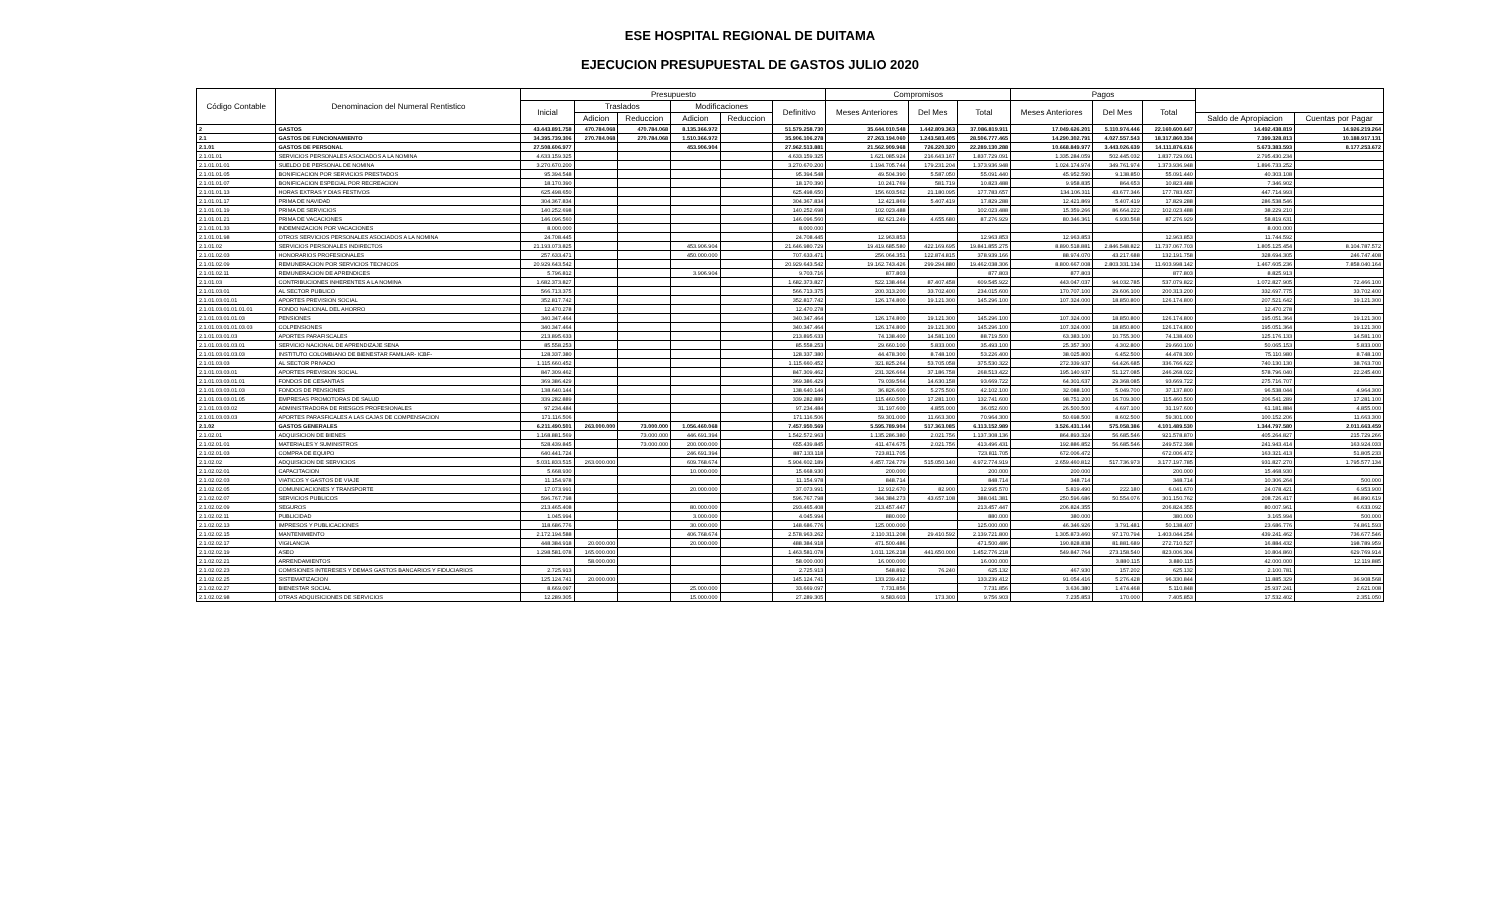ESE HOSPITAL REGIONAL DE DUITAMA
EJECUCION PRESUPUESTAL DE GASTOS JULIO 2020
| Código Contable | Denominacion del Numeral Rentistico | Presupuesto | | | | | | Compromisos | | | Pagos | | | | |
| --- | --- | --- | --- | --- | --- | --- | --- | --- | --- | --- | --- | --- | --- | --- | --- |
| | | Inicial | Traslados | | Modificaciones | | Definitivo | Meses Anteriores | Del Mes | Total | Meses Anteriores | Del Mes | Total | | |
| | | | Adicion | Reduccion | Adicion | Reduccion | | | | | | | | Saldo de Apropiacion | Cuentas por Pagar |
| 2 | GASTOS | 43.443.891.758 | 470.784.068 | 470.784.068 | 8.135.366.972 | | 51.579.258.730 | 35.644.010.548 | 1.442.809.363 | 37.086.819.911 | 17.049.626.201 | 5.110.974.446 | 22.160.600.647 | 14.492.438.819 | 14.926.219.264 |
| 2.1 | GASTOS DE FUNCIONAMIENTO | 34.395.739.306 | 270.784.068 | 270.784.068 | 1.510.366.972 | | 35.906.106.278 | 27.263.194.060 | 1.243.583.405 | 28.506.777.465 | 14.290.302.791 | 4.027.557.543 | 18.317.860.334 | 7.399.328.813 | 10.188.917.131 |
| 2.1.01 | GASTOS DE PERSONAL | 27.508.606.977 | | | 453.906.904 | | 27.962.513.881 | 21.562.909.968 | 726.220.320 | 22.289.130.288 | 10.668.849.977 | 3.443.026.639 | 14.111.876.616 | 5.673.383.593 | 8.177.253.672 |
| 2.1.01.01 | SERVICIOS PERSONALES ASOCIADOS A LA NOMINA | 4.633.159.325 | | | | | 4.633.159.325 | 1.621.085.924 | 216.643.167 | 1.837.729.091 | 1.335.284.059 | 502.445.032 | 1.837.729.091 | 2.795.430.234 | |
| 2.1.01.01.01 | SUELDO DE PERSONAL DE NOMINA | 3.270.670.200 | | | | | 3.270.670.200 | 1.194.705.744 | 179.231.204 | 1.373.936.948 | 1.024.174.974 | 349.761.974 | 1.373.936.948 | 1.896.733.252 | |
| 2.1.01.01.05 | BONIFICACION POR SERVICIOS PRESTADOS | 95.394.548 | | | | | 95.394.548 | 49.504.390 | 5.587.050 | 55.091.440 | 45.952.590 | 9.138.850 | 55.091.440 | 40.303.108 | |
| 2.1.01.01.07 | BONIFICACION ESPECIAL POR RECREACION | 18.170.390 | | | | | 18.170.390 | 10.241.769 | 581.719 | 10.823.488 | 9.958.835 | 864.653 | 10.823.488 | 7.346.902 | |
| 2.1.01.01.13 | HORAS EXTRAS Y DIAS FESTIVOS | 625.498.650 | | | | | 625.498.650 | 156.603.562 | 21.180.095 | 177.783.657 | 134.106.311 | 43.677.346 | 177.783.657 | 447.714.993 | |
| 2.1.01.01.17 | PRIMA DE NAVIDAD | 304.367.834 | | | | | 304.367.834 | 12.421.869 | 5.407.419 | 17.829.288 | 12.421.869 | 5.407.419 | 17.829.288 | 286.538.546 | |
| 2.1.01.01.19 | PRIMA DE SERVICIOS | 140.252.698 | | | | | 140.252.698 | 102.023.488 | | 102.023.488 | 15.359.266 | 86.664.222 | 102.023.488 | 38.229.210 | |
| 2.1.01.01.21 | PRIMA DE VACACIONES | 146.096.560 | | | | | 146.096.560 | 82.621.249 | 4.655.680 | 87.276.929 | 80.346.361 | 6.930.568 | 87.276.929 | 58.819.631 | |
| 2.1.01.01.33 | INDEMNIZACION POR VACACIONES | 8.000.000 | | | | | 8.000.000 | | | | | | | 8.000.000 | |
| 2.1.01.01.98 | OTROS SERVICIOS PERSONALES ASOCIADOS A LA NOMINA | 24.708.445 | | | | | 24.708.445 | 12.963.853 | | 12.963.853 | 12.963.853 | | 12.963.853 | 11.744.592 | |
| 2.1.01.02 | SERVICIOS PERSONALES INDIRECTOS | 21.193.073.825 | | | 453.906.904 | | 21.646.980.729 | 19.419.685.580 | 422.169.695 | 19.841.855.275 | 8.890.518.881 | 2.846.548.822 | 11.737.067.703 | 1.805.125.454 | 8.104.787.572 |
| 2.1.01.02.03 | HONORARIOS PROFESIONALES | 257.633.471 | | | 450.000.000 | | 707.633.471 | 256.064.351 | 122.874.815 | 378.939.166 | 88.974.070 | 43.217.688 | 132.191.758 | 328.694.305 | 246.747.408 |
| 2.1.01.02.09 | REMUNERACION POR SERVICIOS TECNICOS | 20.929.643.542 | | | | | 20.929.643.542 | 19.162.743.426 | 299.294.880 | 19.462.038.306 | 8.800.667.008 | 2.803.331.134 | 11.603.998.142 | 1.467.605.236 | 7.858.040.164 |
| 2.1.01.02.11 | REMUNERACION DE APRENDICES | 5.796.812 | | | 3.906.904 | | 9.703.716 | 877.803 | | 877.803 | 877.803 | | 877.803 | 8.825.913 | |
| 2.1.01.03 | CONTRIBUCIONES INHERENTES A LA NOMINA | 1.682.373.827 | | | | | 1.682.373.827 | 522.138.464 | 87.407.458 | 609.545.922 | 443.047.037 | 94.032.785 | 537.079.822 | 1.072.827.905 | 72.466.100 |
| 2.1.01.03.01 | AL SECTOR PUBLICO | 566.713.375 | | | | | 566.713.375 | 200.313.200 | 33.702.400 | 234.015.600 | 170.707.100 | 29.606.100 | 200.313.200 | 332.697.775 | 33.702.400 |
| 2.1.01.03.01.01 | APORTES PREVISION SOCIAL | 352.817.742 | | | | | 352.817.742 | 126.174.800 | 19.121.300 | 145.296.100 | 107.324.000 | 18.850.800 | 126.174.800 | 207.521.642 | 19.121.300 |
| 2.1.01.03.01.01.01.01 | FONDO NACIONAL DEL AHORRO | 12.470.278 | | | | | 12.470.278 | | | | | | | 12.470.278 | |
| 2.1.01.03.01.01.03 | PENSIONES | 340.347.464 | | | | | 340.347.464 | 126.174.800 | 19.121.300 | 145.296.100 | 107.324.000 | 18.850.800 | 126.174.800 | 195.051.364 | 19.121.300 |
| 2.1.01.03.01.01.03.03 | COLPENSIONES | 340.347.464 | | | | | 340.347.464 | 126.174.800 | 19.121.300 | 145.296.100 | 107.324.000 | 18.850.800 | 126.174.800 | 195.051.364 | 19.121.300 |
| 2.1.01.03.01.03 | APORTES PARAFISCALES | 213.895.633 | | | | | 213.895.633 | 74.138.400 | 14.581.100 | 88.719.500 | 63.383.100 | 10.755.300 | 74.138.400 | 125.176.133 | 14.581.100 |
| 2.1.01.03.01.03.01 | SERVICIO NACIONAL DE APRENDIZAJE SENA | 85.558.253 | | | | | 85.558.253 | 29.660.100 | 5.833.000 | 35.493.100 | 25.357.300 | 4.302.800 | 29.660.100 | 50.065.153 | 5.833.000 |
| 2.1.01.03.01.03.03 | INSTITUTO COLOMBIANO DE BIENESTAR FAMILIAR- ICBF- | 128.337.380 | | | | | 128.337.380 | 44.478.300 | 8.748.100 | 53.226.400 | 38.025.800 | 6.452.500 | 44.478.300 | 75.110.980 | 8.748.100 |
| 2.1.01.03.03 | AL SECTOR PRIVADO | 1.115.660.452 | | | | | 1.115.660.452 | 321.825.264 | 53.705.058 | 375.530.322 | 272.339.937 | 64.426.685 | 336.766.622 | 740.130.130 | 38.763.700 |
| 2.1.01.03.03.01 | APORTES PREVISION SOCIAL | 847.309.462 | | | | | 847.309.462 | 231.326.664 | 37.186.758 | 268.513.422 | 195.140.937 | 51.127.085 | 246.268.022 | 578.796.040 | 22.245.400 |
| 2.1.01.03.03.01.01 | FONDOS DE CESANTIAS | 369.386.429 | | | | | 369.386.429 | 79.039.564 | 14.630.158 | 93.669.722 | 64.301.637 | 29.368.085 | 93.669.722 | 275.716.707 | |
| 2.1.01.03.03.01.03 | FONDOS DE PENSIONES | 138.640.144 | | | | | 138.640.144 | 36.826.600 | 5.275.500 | 42.102.100 | 32.088.100 | 5.049.700 | 37.137.800 | 96.538.044 | 4.964.300 |
| 2.1.01.03.03.01.05 | EMPRESAS PROMOTORAS DE SALUD | 339.282.889 | | | | | 339.282.889 | 115.460.500 | 17.281.100 | 132.741.600 | 98.751.200 | 16.709.300 | 115.460.500 | 206.541.289 | 17.281.100 |
| 2.1.01.03.03.02 | ADMINISTRADORA DE RIESGOS PROFESIONALES | 97.234.484 | | | | | 97.234.484 | 31.197.600 | 4.855.000 | 36.052.600 | 26.500.500 | 4.697.100 | 31.197.600 | 61.181.884 | 4.855.000 |
| 2.1.01.03.03.03 | APORTES PARASFICALES A LAS CAJAS DE COMPENSACION | 171.116.506 | | | | | 171.116.506 | 59.301.000 | 11.663.300 | 70.964.300 | 50.698.500 | 8.602.500 | 59.301.000 | 100.152.206 | 11.663.300 |
| 2.1.02 | GASTOS GENERALES | 6.211.490.501 | 263.000.000 | 73.000.000 | 1.056.460.068 | | 7.457.950.569 | 5.595.789.904 | 517.363.085 | 6.113.152.989 | 3.526.431.144 | 575.058.386 | 4.101.489.530 | 1.344.797.580 | 2.011.663.459 |
| 2.1.02.01 | ADQUISICION DE BIENES | 1.168.881.569 | | 73.000.000 | 446.691.394 | | 1.542.572.963 | 1.135.286.380 | 2.021.756 | 1.137.308.136 | 864.893.324 | 56.685.546 | 921.578.870 | 405.264.827 | 215.729.266 |
| 2.1.02.01.01 | MATERIALES Y SUMINISTROS | 528.439.845 | | 73.000.000 | 200.000.000 | | 655.439.845 | 411.474.675 | 2.021.756 | 413.496.431 | 192.886.852 | 56.685.546 | 249.572.398 | 241.943.414 | 163.924.033 |
| 2.1.02.01.03 | COMPRA DE EQUIPO | 640.441.724 | | | 246.691.394 | | 887.133.118 | 723.811.705 | | 723.811.705 | 672.006.472 | | 672.006.472 | 163.321.413 | 51.805.233 |
| 2.1.02.02 | ADQUISICION DE SERVICIOS | 5.031.833.515 | 263.000.000 | | 609.768.674 | | 5.904.602.189 | 4.457.724.779 | 515.050.140 | 4.972.774.919 | 2.659.460.812 | 517.736.973 | 3.177.197.785 | 931.827.270 | 1.795.577.134 |
| 2.1.02.02.01 | CAPACITACION | 5.668.930 | | | 10.000.000 | | 15.668.930 | 200.000 | | 200.000 | 200.000 | | 200.000 | 15.468.930 | |
| 2.1.02.02.03 | VIATICOS Y GASTOS DE VIAJE | 11.154.978 | | | | | 11.154.978 | 848.714 | | 848.714 | 348.714 | | 348.714 | 10.306.264 | 500.000 |
| 2.1.02.02.05 | COMUNICACIONES Y TRANSPORTE | 17.073.991 | | | 20.000.000 | | 37.073.991 | 12.912.670 | 82.900 | 12.995.570 | 5.819.490 | 222.180 | 6.041.670 | 24.078.421 | 6.953.900 |
| 2.1.02.02.07 | SERVICIOS PUBLICOS | 596.767.798 | | | | | 596.767.798 | 344.384.273 | 43.657.108 | 388.041.381 | 250.596.686 | 50.554.076 | 301.150.762 | 208.726.417 | 86.890.619 |
| 2.1.02.02.09 | SEGUROS | 213.465.408 | | | 80.000.000 | | 293.465.408 | 213.457.447 | | 213.457.447 | 206.824.355 | | 206.824.355 | 80.007.961 | 6.633.092 |
| 2.1.02.02.11 | PUBLICIDAD | 1.045.994 | | | 3.000.000 | | 4.045.994 | 880.000 | | 880.000 | 380.000 | | 380.000 | 3.165.994 | 500.000 |
| 2.1.02.02.13 | IMPRESOS Y PUBLICACIONES | 118.686.776 | | | 30.000.000 | | 148.686.776 | 125.000.000 | | 125.000.000 | 46.346.926 | 3.791.481 | 50.138.407 | 23.686.776 | 74.861.593 |
| 2.1.02.02.15 | MANTENIMIENTO | 2.172.194.588 | | | 406.768.674 | | 2.578.963.262 | 2.110.311.208 | 29.410.592 | 2.139.721.800 | 1.305.873.460 | 97.170.794 | 1.403.044.254 | 439.241.462 | 736.677.546 |
| 2.1.02.02.17 | VIGILANCIA | 448.384.918 | 20.000.000 | | 20.000.000 | | 488.384.918 | 471.500.486 | | 471.500.486 | 190.828.838 | 81.881.689 | 272.710.527 | 16.884.432 | 198.789.959 |
| 2.1.02.02.19 | ASEO | 1.298.581.078 | 165.000.000 | | | | 1.463.581.078 | 1.011.126.218 | 441.650.000 | 1.452.776.218 | 549.847.764 | 273.158.540 | 823.006.304 | 10.804.860 | 629.769.914 |
| 2.1.02.02.21 | ARRENDAMIENTOS | | 58.000.000 | | | | 58.000.000 | 16.000.000 | | 16.000.000 | | 3.880.115 | 3.880.115 | 42.000.000 | 12.119.885 |
| 2.1.02.02.23 | COMISIONES INTERESES Y DEMAS GASTOS BANCARIOS Y FIDUCIARIOS | 2.725.913 | | | | | 2.725.913 | 548.892 | 76.240 | 625.132 | 467.930 | 157.202 | 625.132 | 2.100.781 | |
| 2.1.02.02.25 | SISTEMATIZACION | 125.124.741 | 20.000.000 | | | | 145.124.741 | 133.239.412 | | 133.239.412 | 91.054.416 | 5.276.428 | 96.330.844 | 11.885.329 | 36.908.568 |
| 2.1.02.02.27 | BIENESTAR SOCIAL | 8.669.097 | | | 25.000.000 | | 33.669.097 | 7.731.856 | | 7.731.856 | 3.636.380 | 1.474.468 | 5.110.848 | 25.937.241 | 2.621.008 |
| 2.1.02.02.98 | OTRAS ADQUISICIONES DE SERVICIOS | 12.289.305 | | | 15.000.000 | | 27.289.305 | 9.583.603 | 173.300 | 9.756.903 | 7.235.853 | 170.000 | 7.405.853 | 17.532.402 | 2.351.050 |